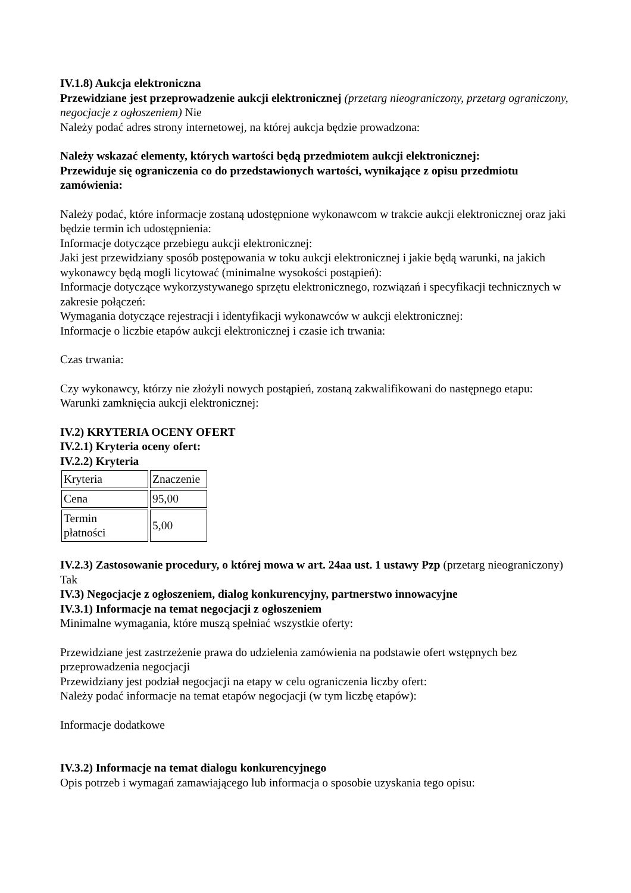IV.1.8) Aukcja elektroniczna
Przewidziane jest przeprowadzenie aukcji elektronicznej (przetarg nieograniczony, przetarg ograniczony, negocjacje z ogłoszeniem) Nie
Należy podać adres strony internetowej, na której aukcja będzie prowadzona:
Należy wskazać elementy, których wartości będą przedmiotem aukcji elektronicznej:
Przewiduje się ograniczenia co do przedstawionych wartości, wynikające z opisu przedmiotu zamówienia:
Należy podać, które informacje zostaną udostępnione wykonawcom w trakcie aukcji elektronicznej oraz jaki będzie termin ich udostępnienia:
Informacje dotyczące przebiegu aukcji elektronicznej:
Jaki jest przewidziany sposób postępowania w toku aukcji elektronicznej i jakie będą warunki, na jakich wykonawcy będą mogli licytować (minimalne wysokości postąpień):
Informacje dotyczące wykorzystywanego sprzętu elektronicznego, rozwiązań i specyfikacji technicznych w zakresie połączeń:
Wymagania dotyczące rejestracji i identyfikacji wykonawców w aukcji elektronicznej:
Informacje o liczbie etapów aukcji elektronicznej i czasie ich trwania:
Czas trwania:
Czy wykonawcy, którzy nie złożyli nowych postąpień, zostaną zakwalifikowani do następnego etapu:
Warunki zamknięcia aukcji elektronicznej:
IV.2) KRYTERIA OCENY OFERT
IV.2.1) Kryteria oceny ofert:
IV.2.2) Kryteria
| Kryteria | Znaczenie |
| Cena | 95,00 |
| Termin płatności | 5,00 |
IV.2.3) Zastosowanie procedury, o której mowa w art. 24aa ust. 1 ustawy Pzp (przetarg nieograniczony)
Tak
IV.3) Negocjacje z ogłoszeniem, dialog konkurencyjny, partnerstwo innowacyjne
IV.3.1) Informacje na temat negocjacji z ogłoszeniem
Minimalne wymagania, które muszą spełniać wszystkie oferty:
Przewidziane jest zastrzeżenie prawa do udzielenia zamówienia na podstawie ofert wstępnych bez przeprowadzenia negocjacji
Przewidziany jest podział negocjacji na etapy w celu ograniczenia liczby ofert:
Należy podać informacje na temat etapów negocjacji (w tym liczbę etapów):
Informacje dodatkowe
IV.3.2) Informacje na temat dialogu konkurencyjnego
Opis potrzeb i wymagań zamawiającego lub informacja o sposobie uzyskania tego opisu: